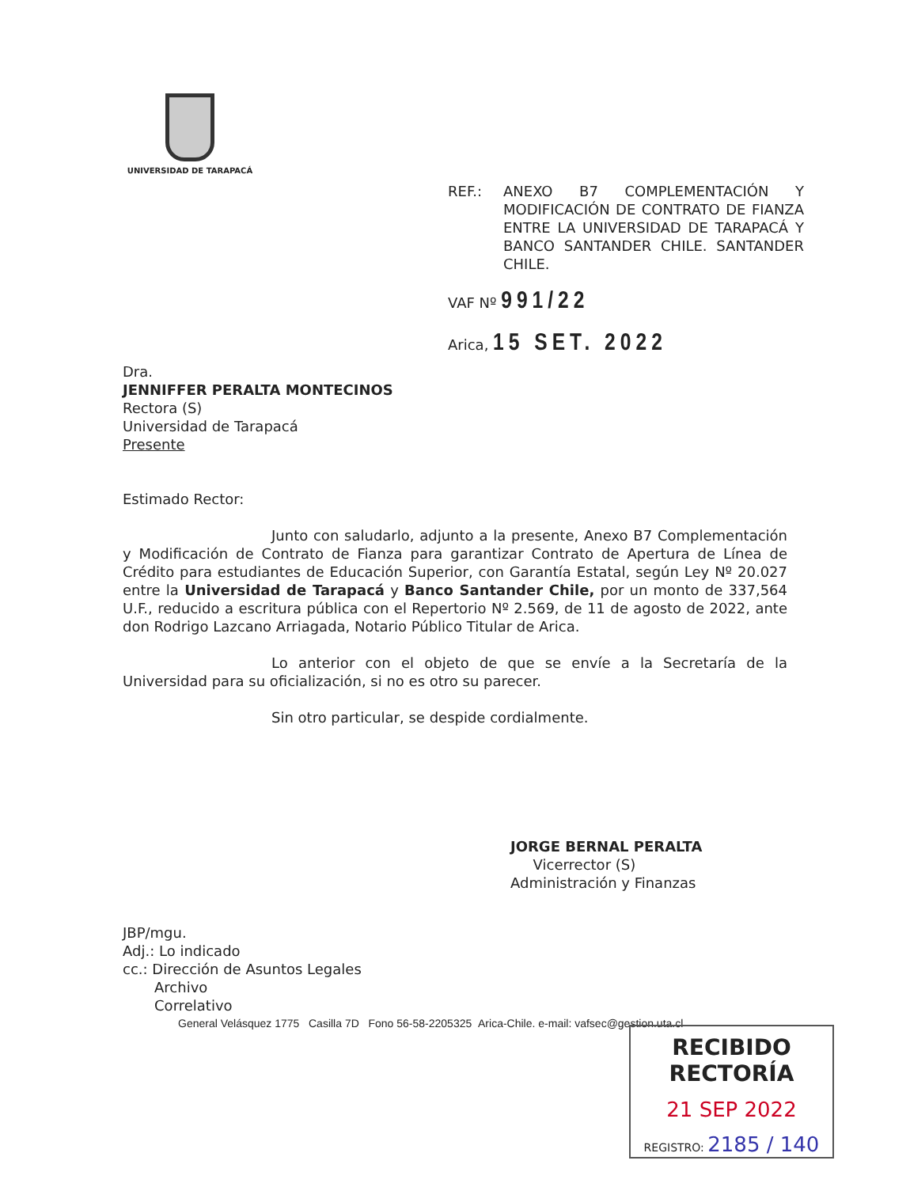UNIVERSIDAD DE TARAPACÁ
| REF.: | ANEXO B7 COMPLEMENTACIÓN Y MODIFICACIÓN DE CONTRATO DE FIANZA ENTRE LA UNIVERSIDAD DE TARAPACÁ Y BANCO SANTANDER CHILE. SANTANDER CHILE. |
VAF Nº 991/22
Arica, 15 SET. 2022
Dra.
JENNIFFER PERALTA MONTECINOS
Rectora (S)
Universidad de Tarapacá
Presente
Estimado Rector:
Junto con saludarlo, adjunto a la presente, Anexo B7 Complementación y Modificación de Contrato de Fianza para garantizar Contrato de Apertura de Línea de Crédito para estudiantes de Educación Superior, con Garantía Estatal, según Ley Nº 20.027 entre la Universidad de Tarapacá y Banco Santander Chile, por un monto de 337,564 U.F., reducido a escritura pública con el Repertorio Nº 2.569, de 11 de agosto de 2022, ante don Rodrigo Lazcano Arriagada, Notario Público Titular de Arica.
Lo anterior con el objeto de que se envíe a la Secretaría de la Universidad para su oficialización, si no es otro su parecer.
Sin otro particular, se despide cordialmente.
JORGE BERNAL PERALTA
Vicerrector (S)
Administración y Finanzas
JBP/mgu.
Adj.: Lo indicado
cc.: Dirección de Asuntos Legales
Archivo
Correlativo
General Velásquez 1775 Casilla 7D Fono 56-58-2205325 Arica-Chile. e-mail: vafsec@gestion.uta.cl
RECIBIDO RECTORÍA
21 SEP 2022
REGISTRO: 2185 / 140